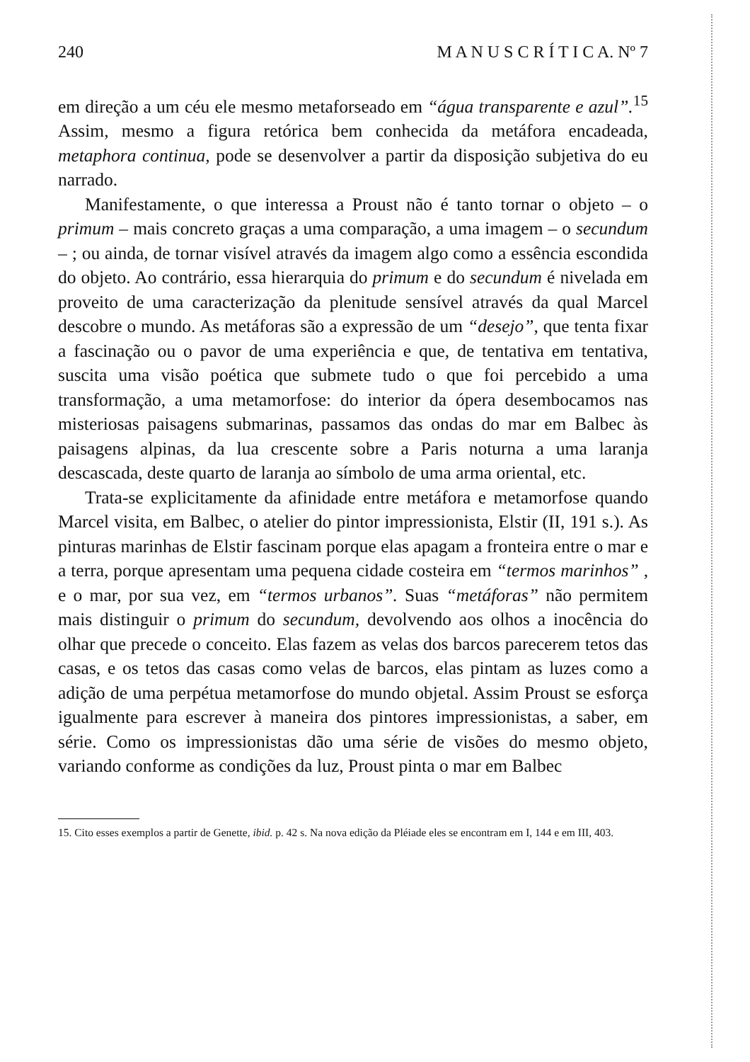240 M A N U S C R Í T I C A. Nº 7
em direção a um céu ele mesmo metaforseado em “água transparente e azul”.<sup>15</sup> Assim, mesmo a figura retórica bem conhecida da metáfora encadeada, metaphora continua, pode se desenvolver a partir da disposição subjetiva do eu narrado.
Manifestamente, o que interessa a Proust não é tanto tornar o objeto – o primum – mais concreto graças a uma comparação, a uma imagem – o secundum – ; ou ainda, de tornar visível através da imagem algo como a essência escondida do objeto. Ao contrário, essa hierarquia do primum e do secundum é nivelada em proveito de uma caracterização da plenitude sensível através da qual Marcel descobre o mundo. As metáforas são a expressão de um “desejo”, que tenta fixar a fascinação ou o pavor de uma experiência e que, de tentativa em tentativa, suscita uma visão poética que submete tudo o que foi percebido a uma transformação, a uma metamorfose: do interior da ópera desembocamos nas misteriosas paisagens submarinas, passamos das ondas do mar em Balbec às paisagens alpinas, da lua crescente sobre a Paris noturna a uma laranja descascada, deste quarto de laranja ao símbolo de uma arma oriental, etc.
Trata-se explicitamente da afinidade entre metáfora e metamorfose quando Marcel visita, em Balbec, o atelier do pintor impressionista, Elstir (II, 191 s.). As pinturas marinhas de Elstir fascinam porque elas apagam a fronteira entre o mar e a terra, porque apresentam uma pequena cidade costeira em “termos marinhos” , e o mar, por sua vez, em “termos urbanos”. Suas “metáforas” não permitem mais distinguir o primum do secundum, devolvendo aos olhos a inocência do olhar que precede o conceito. Elas fazem as velas dos barcos parecerem tetos das casas, e os tetos das casas como velas de barcos, elas pintam as luzes como a adição de uma perpétua metamorfose do mundo objetal. Assim Proust se esforça igualmente para escrever à maneira dos pintores impressionistas, a saber, em série. Como os impressionistas dão uma série de visões do mesmo objeto, variando conforme as condições da luz, Proust pinta o mar em Balbec
15. Cito esses exemplos a partir de Genette, ibid. p. 42 s. Na nova edição da Pléiade eles se encontram em I, 144 e em III, 403.